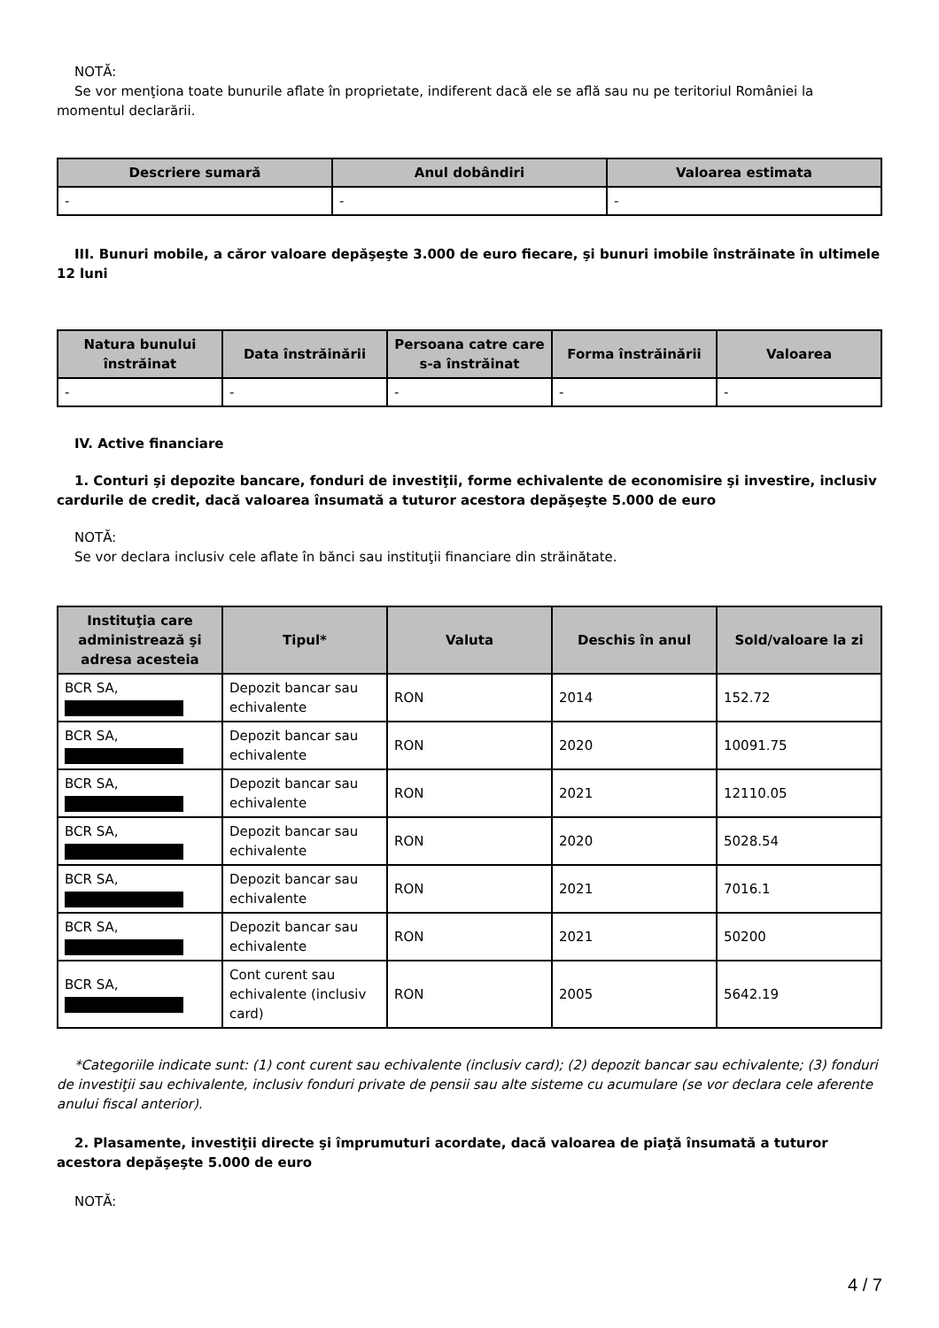NOTĂ:
Se vor menţiona toate bunurile aflate în proprietate, indiferent dacă ele se află sau nu pe teritoriul României la momentul declarării.
| Descriere sumară | Anul dobândiri | Valoarea estimata |
| --- | --- | --- |
| - | - | - |
III. Bunuri mobile, a căror valoare depăşeşte 3.000 de euro fiecare, şi bunuri imobile înstrăinate în ultimele 12 luni
| Natura bunului înstrăinat | Data înstrăinării | Persoana catre care s-a înstrăinat | Forma înstrăinării | Valoarea |
| --- | --- | --- | --- | --- |
| - | - | - | - | - |
IV. Active financiare
1. Conturi şi depozite bancare, fonduri de investiţii, forme echivalente de economisire şi investire, inclusiv cardurile de credit, dacă valoarea însumată a tuturor acestora depăşeşte 5.000 de euro
NOTĂ:
Se vor declara inclusiv cele aflate în bănci sau instituţii financiare din străinătate.
| Instituţia care administrează şi adresa acesteia | Tipul* | Valuta | Deschis în anul | Sold/valoare la zi |
| --- | --- | --- | --- | --- |
| BCR SA, | Depozit bancar sau echivalente | RON | 2014 | 152.72 |
| BCR SA, | Depozit bancar sau echivalente | RON | 2020 | 10091.75 |
| BCR SA, | Depozit bancar sau echivalente | RON | 2021 | 12110.05 |
| BCR SA, | Depozit bancar sau echivalente | RON | 2020 | 5028.54 |
| BCR SA, | Depozit bancar sau echivalente | RON | 2021 | 7016.1 |
| BCR SA, | Depozit bancar sau echivalente | RON | 2021 | 50200 |
| BCR SA, | Cont curent sau echivalente (inclusiv card) | RON | 2005 | 5642.19 |
*Categoriile indicate sunt: (1) cont curent sau echivalente (inclusiv card); (2) depozit bancar sau echivalente; (3) fonduri de investiţii sau echivalente, inclusiv fonduri private de pensii sau alte sisteme cu acumulare (se vor declara cele aferente anului fiscal anterior).
2. Plasamente, investiţii directe şi împrumuturi acordate, dacă valoarea de piaţă însumată a tuturor acestora depăşeşte 5.000 de euro
NOTĂ:
4 / 7